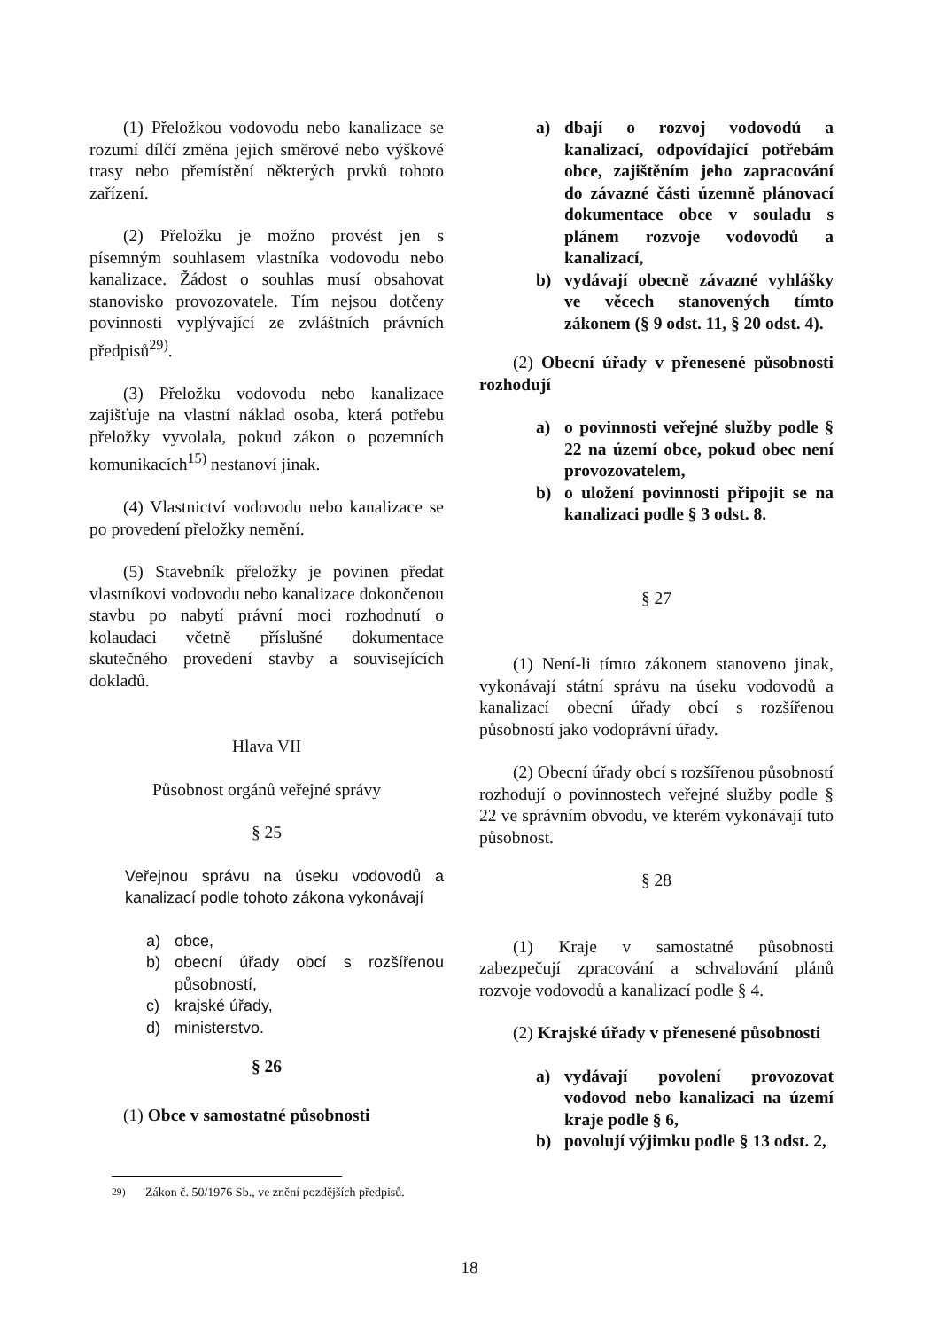(1) Přeložkou vodovodu nebo kanalizace se rozumí dílčí změna jejich směrové nebo výškové trasy nebo přemístění některých prvků tohoto zařízení.
(2) Přeložku je možno provést jen s písemným souhlasem vlastníka vodovodu nebo kanalizace. Žádost o souhlas musí obsahovat stanovisko provozovatele. Tím nejsou dotčeny povinnosti vyplývající ze zvláštních právních předpisů<sup>29)</sup>.
(3) Přeložku vodovodu nebo kanalizace zajišťuje na vlastní náklad osoba, která potřebu přeložky vyvolala, pokud zákon o pozemních komunikacích<sup>15)</sup> nestanoví jinak.
(4) Vlastnictví vodovodu nebo kanalizace se po provedení přeložky nemění.
(5) Stavebník přeložky je povinen předat vlastníkovi vodovodu nebo kanalizace dokončenou stavbu po nabytí právní moci rozhodnutí o kolaudaci včetně příslušné dokumentace skutečného provedení stavby a souvisejících dokladů.
Hlava VII
Působnost orgánů veřejné správy
§ 25
Veřejnou správu na úseku vodovodů a kanalizací podle tohoto zákona vykonávají
a) obce,
b) obecní úřady obcí s rozšířenou působností,
c) krajské úřady,
d) ministerstvo.
§ 26
(1) Obce v samostatné působnosti
a) dbají o rozvoj vodovodů a kanalizací, odpovídající potřebám obce, zajištěním jeho zapracování do závazné části územně plánovací dokumentace obce v souladu s plánem rozvoje vodovodů a kanalizací,
b) vydávají obecně závazné vyhlášky ve věcech stanovených tímto zákonem (§ 9 odst. 11, § 20 odst. 4).
(2) Obecní úřady v přenesené působnosti rozhodují
a) o povinnosti veřejné služby podle § 22 na území obce, pokud obec není provozovatelem,
b) o uložení povinnosti připojit se na kanalizaci podle § 3 odst. 8.
§ 27
(1) Není-li tímto zákonem stanoveno jinak, vykonávají státní správu na úseku vodovodů a kanalizací obecní úřady obcí s rozšířenou působností jako vodoprávní úřady.
(2) Obecní úřady obcí s rozšířenou působností rozhodují o povinnostech veřejné služby podle § 22 ve správním obvodu, ve kterém vykonávají tuto působnost.
§ 28
(1) Kraje v samostatné působnosti zabezpečují zpracování a schvalování plánů rozvoje vodovodů a kanalizací podle § 4.
(2) Krajské úřady v přenesené působnosti
a) vydávají povolení provozovat vodovod nebo kanalizaci na území kraje podle § 6,
b) povolují výjimku podle § 13 odst. 2,
<sup>29)</sup> Zákon č. 50/1976 Sb., ve znění pozdějších předpisů.
18